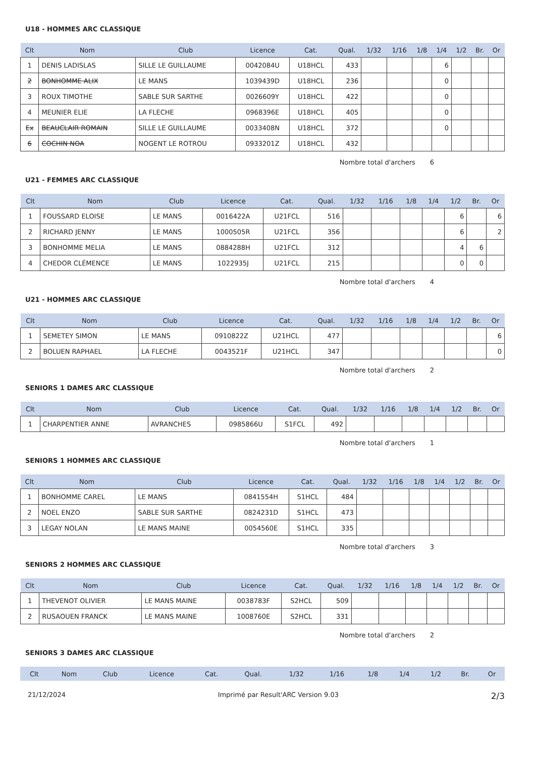U18 - HOMMES ARC CLASSIQUE
| Clt | Nom | Club | Licence | Cat. | Qual. | 1/32 | 1/16 | 1/8 | 1/4 | 1/2 | Br. | Or |
| --- | --- | --- | --- | --- | --- | --- | --- | --- | --- | --- | --- | --- |
| 1 | DENIS LADISLAS | SILLE LE GUILLAUME | 0042084U | U18HCL | 433 | | | | 6 | | | |
| 2 | BONHOMME ALIX | LE MANS | 1039439D | U18HCL | 236 | | | | 0 | | | |
| 3 | ROUX TIMOTHE | SABLE SUR SARTHE | 0026609Y | U18HCL | 422 | | | | 0 | | | |
| 4 | MEUNIER ELIE | LA FLECHE | 0968396E | U18HCL | 405 | | | | 0 | | | |
| Ex | BEAUCLAIR ROMAIN | SILLE LE GUILLAUME | 0033408N | U18HCL | 372 | | | | 0 | | | |
| 6 | COCHIN NOA | NOGENT LE ROTROU | 0933201Z | U18HCL | 432 | | | | | | | |
Nombre total d'archers 6
U21 - FEMMES ARC CLASSIQUE
| Clt | Nom | Club | Licence | Cat. | Qual. | 1/32 | 1/16 | 1/8 | 1/4 | 1/2 | Br. | Or |
| --- | --- | --- | --- | --- | --- | --- | --- | --- | --- | --- | --- | --- |
| 1 | FOUSSARD ELOISE | LE MANS | 0016422A | U21FCL | 516 | | | | | 6 | | 6 |
| 2 | RICHARD JENNY | LE MANS | 1000505R | U21FCL | 356 | | | | | 6 | | 2 |
| 3 | BONHOMME MELIA | LE MANS | 0884288H | U21FCL | 312 | | | | | 4 | 6 | |
| 4 | CHEDOR CLÉMENCE | LE MANS | 1022935J | U21FCL | 215 | | | | | 0 | 0 | |
Nombre total d'archers 4
U21 - HOMMES ARC CLASSIQUE
| Clt | Nom | Club | Licence | Cat. | Qual. | 1/32 | 1/16 | 1/8 | 1/4 | 1/2 | Br. | Or |
| --- | --- | --- | --- | --- | --- | --- | --- | --- | --- | --- | --- | --- |
| 1 | SEMETEY SIMON | LE MANS | 0910822Z | U21HCL | 477 | | | | | | | 6 |
| 2 | BOLUEN RAPHAEL | LA FLECHE | 0043521F | U21HCL | 347 | | | | | | | 0 |
Nombre total d'archers 2
SENIORS 1 DAMES ARC CLASSIQUE
| Clt | Nom | Club | Licence | Cat. | Qual. | 1/32 | 1/16 | 1/8 | 1/4 | 1/2 | Br. | Or |
| --- | --- | --- | --- | --- | --- | --- | --- | --- | --- | --- | --- | --- |
| 1 | CHARPENTIER ANNE | AVRANCHES | 0985866U | S1FCL | 492 | | | | | | | |
Nombre total d'archers 1
SENIORS 1 HOMMES ARC CLASSIQUE
| Clt | Nom | Club | Licence | Cat. | Qual. | 1/32 | 1/16 | 1/8 | 1/4 | 1/2 | Br. | Or |
| --- | --- | --- | --- | --- | --- | --- | --- | --- | --- | --- | --- | --- |
| 1 | BONHOMME CAREL | LE MANS | 0841554H | S1HCL | 484 | | | | | | | |
| 2 | NOEL ENZO | SABLE SUR SARTHE | 0824231D | S1HCL | 473 | | | | | | | |
| 3 | LEGAY NOLAN | LE MANS MAINE | 0054560E | S1HCL | 335 | | | | | | | |
Nombre total d'archers 3
SENIORS 2 HOMMES ARC CLASSIQUE
| Clt | Nom | Club | Licence | Cat. | Qual. | 1/32 | 1/16 | 1/8 | 1/4 | 1/2 | Br. | Or |
| --- | --- | --- | --- | --- | --- | --- | --- | --- | --- | --- | --- | --- |
| 1 | THEVENOT OLIVIER | LE MANS MAINE | 0038783F | S2HCL | 509 | | | | | | | |
| 2 | RUSAOUEN FRANCK | LE MANS MAINE | 1008760E | S2HCL | 331 | | | | | | | |
Nombre total d'archers 2
SENIORS 3 DAMES ARC CLASSIQUE
| Clt | Nom | Club | Licence | Cat. | Qual. | 1/32 | 1/16 | 1/8 | 1/4 | 1/2 | Br. | Or |
| --- | --- | --- | --- | --- | --- | --- | --- | --- | --- | --- | --- | --- |
21/12/2024 Imprimé par Result'ARC Version 9.03 2/3